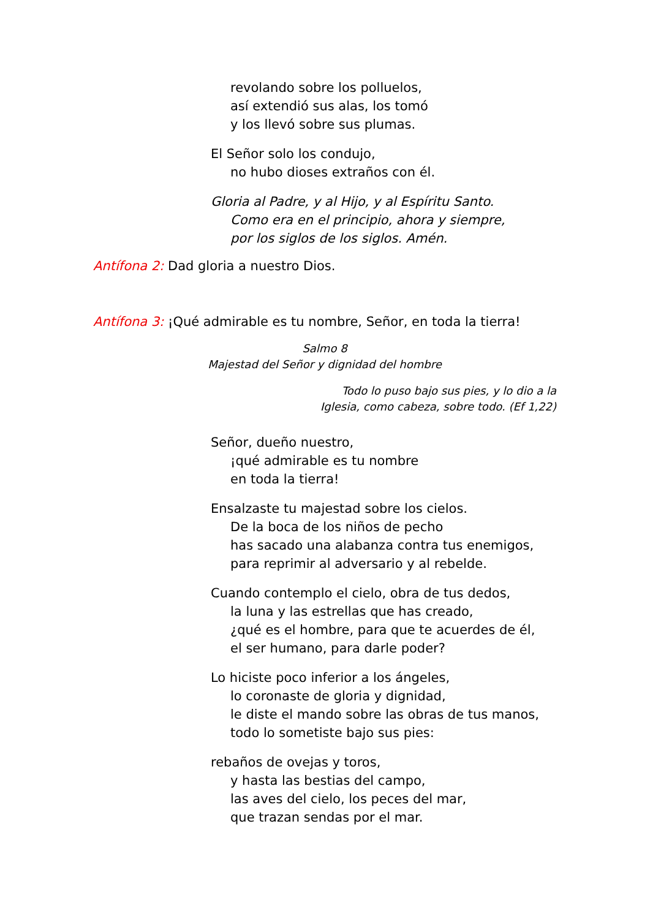revolando sobre los polluelos,
así extendió sus alas, los tomó
y los llevó sobre sus plumas.
El Señor solo los condujo,
no hubo dioses extraños con él.
Gloria al Padre, y al Hijo, y al Espíritu Santo.
Como era en el principio, ahora y siempre,
por los siglos de los siglos. Amén.
Antífona 2: Dad gloria a nuestro Dios.
Antífona 3: ¡Qué admirable es tu nombre, Señor, en toda la tierra!
Salmo 8
Majestad del Señor y dignidad del hombre
Todo lo puso bajo sus pies, y lo dio a la
Iglesia, como cabeza, sobre todo. (Ef 1,22)
Señor, dueño nuestro,
¡qué admirable es tu nombre
en toda la tierra!
Ensalzaste tu majestad sobre los cielos.
De la boca de los niños de pecho
has sacado una alabanza contra tus enemigos,
para reprimir al adversario y al rebelde.
Cuando contemplo el cielo, obra de tus dedos,
la luna y las estrellas que has creado,
¿qué es el hombre, para que te acuerdes de él,
el ser humano, para darle poder?
Lo hiciste poco inferior a los ángeles,
lo coronaste de gloria y dignidad,
le diste el mando sobre las obras de tus manos,
todo lo sometiste bajo sus pies:
rebaños de ovejas y toros,
y hasta las bestias del campo,
las aves del cielo, los peces del mar,
que trazan sendas por el mar.